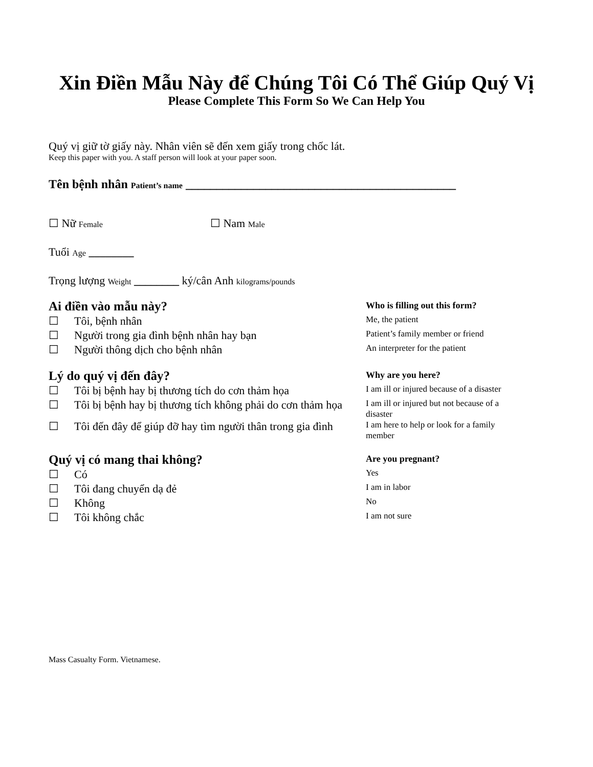Xin Điền Mẫu Này để Chúng Tôi Có Thể Giúp Quý Vị
Please Complete This Form So We Can Help You
Quý vị giữ tờ giấy này. Nhân viên sẽ đến xem giấy trong chốc lát.
Keep this paper with you. A staff person will look at your paper soon.
Tên bệnh nhân Patient’s name ____________________________________________
☐ Nữ Female ☐ Nam Male
Tuổi Age ________
Trọng lượng Weight ________ ký/cân Anh kilograms/pounds
Ai điền vào mẫu này?
Who is filling out this form?
☐ Tôi, bệnh nhân
Me, the patient
☐ Người trong gia đình bệnh nhân hay bạn
Patient’s family member or friend
☐ Người thông dịch cho bệnh nhân
An interpreter for the patient
Lý do quý vị đến đây?
Why are you here?
☐ Tôi bị bệnh hay bị thương tích do cơn thảm họa
I am ill or injured because of a disaster
☐ Tôi bị bệnh hay bị thương tích không phải do cơn thảm họa
I am ill or injured but not because of a disaster
☐ Tôi đến đây để giúp đỡ hay tìm người thân trong gia đình
I am here to help or look for a family member
Quý vị có mang thai không?
Are you pregnant?
☐ Có
Yes
☐ Tôi đang chuyển dạ đẻ
I am in labor
☐ Không
No
☐ Tôi không chắc
I am not sure
Mass Casualty Form. Vietnamese.